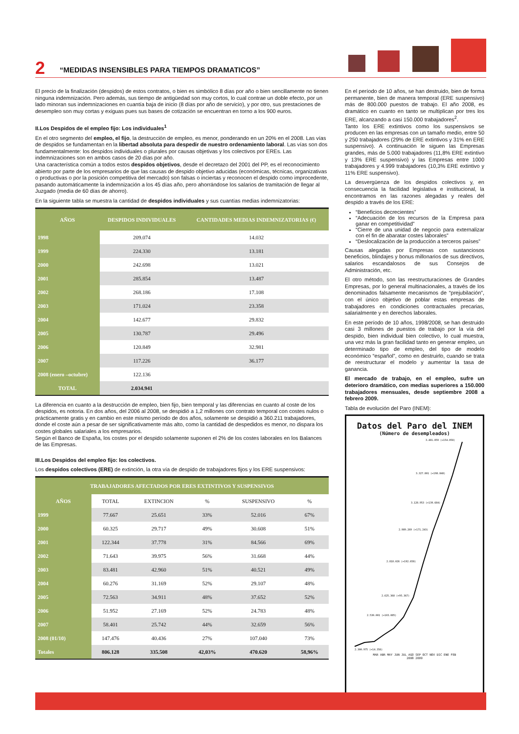2
“MEDIDAS INSENSIBLES PARA TIEMPOS DRAMATICOS”
El precio de la finalización (despidos) de estos contratos, o bien es simbólico 8 días por año o bien sencillamente no tienen ninguna indemnización. Pero además, sus tiempo de antigüedad son muy cortos, lo cual contrae un doble efecto, por un lado minoran sus indemnizaciones en cuantía baja de inicio (8 días por año de servicio), y por otro, sus prestaciones de desempleo son muy cortas y exiguas pues sus bases de cotización se encuentran en torno a los 900 euros.
II.Los Despidos de el empleo fijo: Los individuales<sup>1</sup>
En el otro segmento del empleo, el fijo, la destrucción de empleo, es menor, ponderando en un 20% en el 2008. Las vías de despidos se fundamentan en la libertad absoluta para despedir de nuestro ordenamiento laboral. Las vías son dos fundamentalmente: los despidos individuales o plurales por causas objetivas y los colectivos por EREs. Las indemnizaciones son en ambos casos de 20 días por año.
Una característica común a todos estos despidos objetivos, desde el decretazo del 2001 del PP, es el reconocimiento abierto por parte de los empresarios de que las causas de despido objetivo aducidas (económicas, técnicas, organizativas o productivas o por la posición competitiva del mercado) son falsas o inciertas y reconocen el despido como improcedente, pasando automáticamente la indemnización a los 45 días año, pero ahorrándose los salarios de tramitación de llegar al Juzgado (media de 60 días de ahorro).
En la siguiente tabla se muestra la cantidad de despidos individuales y sus cuantías medias indemnizatorias:
| AÑOS | DESPIDOS INDIVIDUALES | CANTIDADES MEDIAS INDEMNIZATORIAS (€) |
| --- | --- | --- |
| 1998 | 209.074 | 14.032 |
| 1999 | 224.330 | 13.181 |
| 2000 | 242.698 | 13.021 |
| 2001 | 285.854 | 13.487 |
| 2002 | 268.186 | 17.108 |
| 2003 | 171.024 | 23.358 |
| 2004 | 142.677 | 29.832 |
| 2005 | 130.787 | 29.496 |
| 2006 | 120.849 | 32.981 |
| 2007 | 117.226 | 36.177 |
| 2008 (enero –octubre) | 122.136 | |
| TOTAL | 2.034.941 | |
La diferencia en cuanto a la destrucción de empleo, bien fijo, bien temporal y las diferencias en cuanto al coste de los despidos, es notoria. En dos años, del 2006 al 2008, se despidió a 1,2 millones con contrato temporal con costes nulos o prácticamente gratis y en cambio en este mismo período de dos años, solamente se despidió a 360.211 trabajadores, donde el coste aún a pesar de ser significativamente más alto, como la cantidad de despedidos es menor, no dispara los costes globales salariales a los empresarios.
Según el Banco de España, los costes por el despido solamente suponen el 2% de los costes laborales en los Balances de las Empresas.
III.Los Despidos del empleo fijo: los colectivos.
Los despidos colectivos (ERE) de extinción, la otra vía de despido de trabajadores fijos y los ERE suspensivos:
| TRABAJADORES AFECTADOS POR ERES EXTINTIVOS Y SUSPENSIVOS | | | | | |
| --- | --- | --- | --- | --- | --- |
| AÑOS | TOTAL | EXTINCION | % | SUSPENSIVO | % |
| 1999 | 77.667 | 25.651 | 33% | 52.016 | 67% |
| 2000 | 60.325 | 29.717 | 49% | 30.608 | 51% |
| 2001 | 122.344 | 37.778 | 31% | 84.566 | 69% |
| 2002 | 71.643 | 39.975 | 56% | 31.668 | 44% |
| 2003 | 83.481 | 42.960 | 51% | 40.521 | 49% |
| 2004 | 60.276 | 31.169 | 52% | 29.107 | 48% |
| 2005 | 72.563 | 34.911 | 48% | 37.652 | 52% |
| 2006 | 51.952 | 27.169 | 52% | 24.783 | 48% |
| 2007 | 58.401 | 25.742 | 44% | 32.659 | 56% |
| 2008 (01/10) | 147.476 | 40.436 | 27% | 107.040 | 73% |
| Totales | 806.128 | 335.508 | 42,03% | 470.620 | 58,96% |
En el período de 10 años, se han destruido, bien de forma permanente, bien de manera temporal (ERE suspensivo) más de 800.000 puestos de trabajo. El año 2008, es dramático en cuanto en tanto se multiplican por tres los ERE, alcanzando a casi 150.000 trabajadores<sup>2</sup>.
Tanto los ERE extintivos como los suspensivos se producen en las empresas con un tamaño medio, entre 50 y 250 trabajadores (29% de ERE extintivos y 31% en ERE suspensivo). A continuación le siguen las Empresas grandes, más de 5.000 trabajadores (11,8% ERE extintivo y 13% ERE suspensivo) y las Empresas entre 1000 trabajadores y 4.999 trabajadores (10,3% ERE extintivo y 11% ERE suspensivo).
La desvergüenza de los despidos colectivos y, en consecuencia la facilidad legislativa e institucional, la encontramos en las razones alegadas y reales del despido a través de los ERE:
“Beneficios decrecientes”
“Adecuación de los recursos de la Empresa para ganar en competitividad”
“Cierre de una unidad de negocio para externalizar con el fin de abaratar costes laborales”
“Deslocalización de la producción a terceros países”
Causas alegadas por Empresas con sustanciosos beneficios, blindajes y bonus millonarios de sus directivos, salarios escandalosos de sus Consejos de Administración, etc.
El otro método, son las reestructuraciones de Grandes Empresas, por lo general multinacionales, a través de los denominados falsamente mecanismos de “prejubilación”, con el único objetivo de poblar estas empresas de trabajadores en condiciones contractuales precarias, salarialmente y en derechos laborales.
En este período de 10 años, 1998/2008, se han destruido casi 3 millones de puestos de trabajo por la vía del despido, bien individual bien colectivo, lo cual muestra, una vez más la gran facilidad tanto en generar empleo, un determinado tipo de empleo, del tipo de modelo económico “español”, como en destruirlo, cuando se trata de reestructurar el modelo y aumentar la tasa de ganancia.
El mercado de trabajo, en el empleo, sufre un deterioro dramático, con medias superiores a 150.000 trabajadores mensuales, desde septiembre 2008 a febrero 2009.
Tabla de evolución del Paro (INEM):
Datos del Paro del INEM
(Número de desempleados)
3.481.859 (+154.058)
3.327.801 (+198.848)
3.128.953 (+139.684)
2.989.269 (+171.243)
2.818.026 (+192.658)
2.625.368 (+95.367)
2.530.001 (+103.085)
2.300.975 (+14.356)
MAR ABR MAY JUN JUL AGO SEP OCT NOV DIC ENE FEB
2008 2009